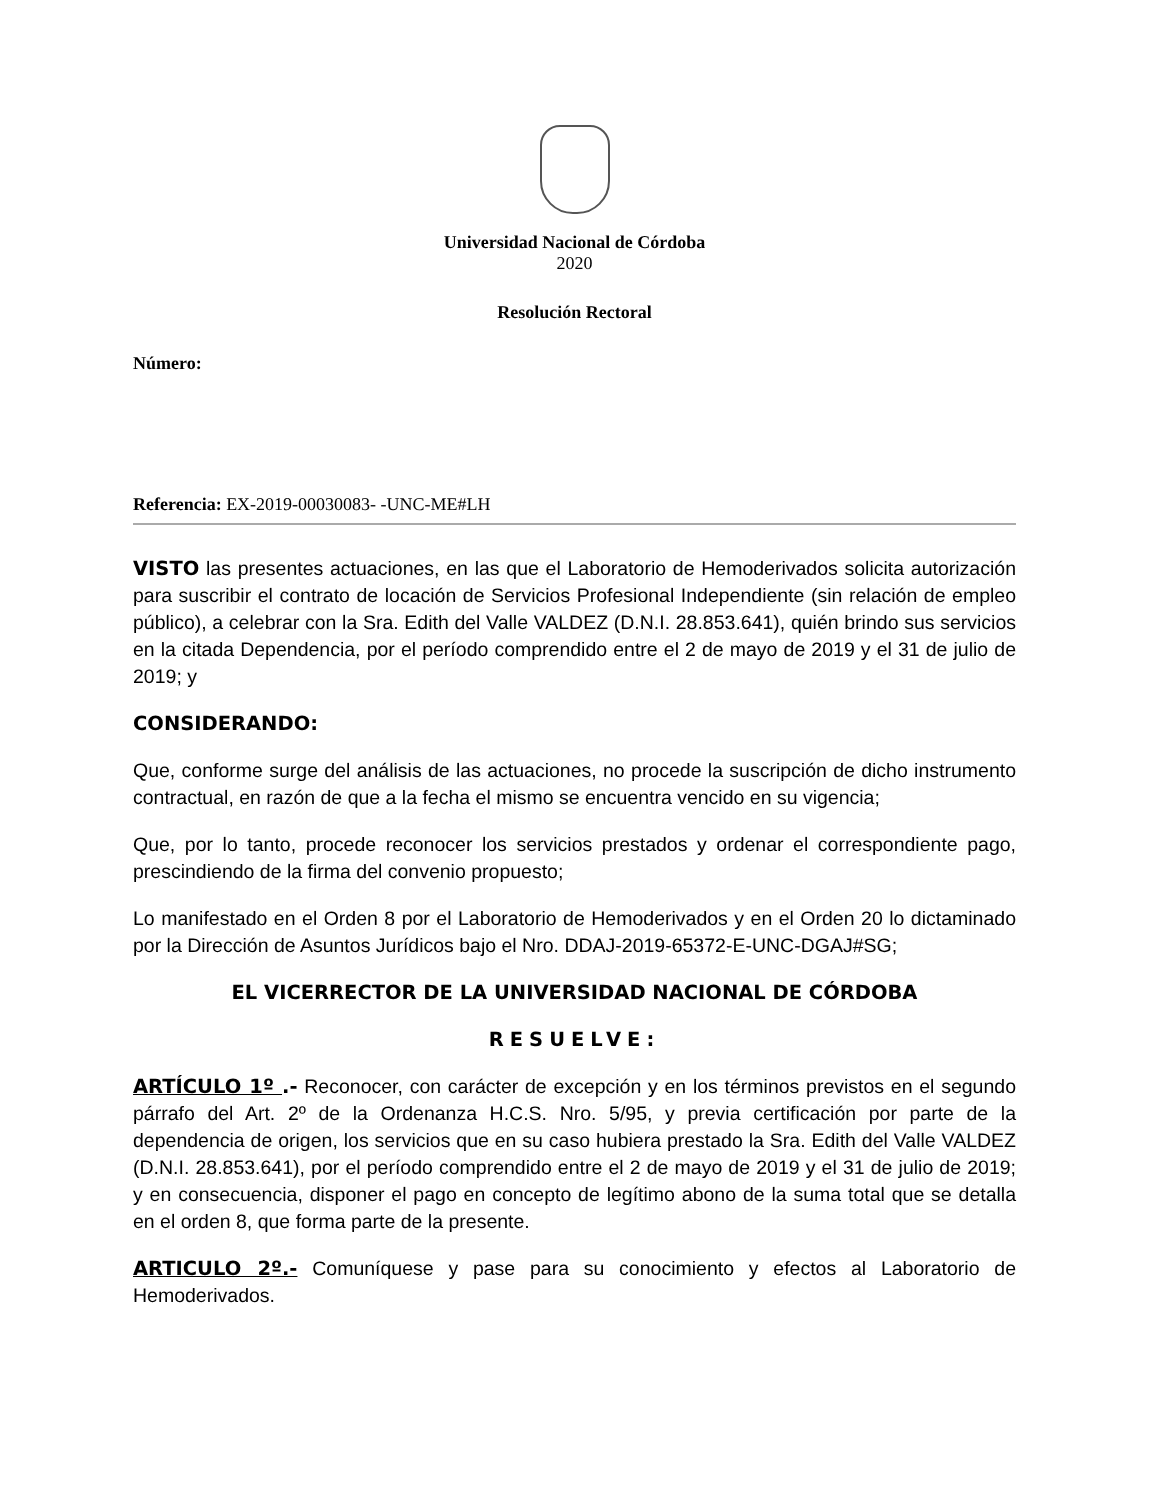Universidad Nacional de Córdoba
2020
Resolución Rectoral
Número:
Referencia: EX-2019-00030083- -UNC-ME#LH
VISTO las presentes actuaciones, en las que el Laboratorio de Hemoderivados solicita autorización para suscribir el contrato de locación de Servicios Profesional Independiente (sin relación de empleo público), a celebrar con la Sra. Edith del Valle VALDEZ (D.N.I. 28.853.641), quién brindo sus servicios en la citada Dependencia, por el período comprendido entre el 2 de mayo de 2019 y el 31 de julio de 2019; y
CONSIDERANDO:
Que, conforme surge del análisis de las actuaciones, no procede la suscripción de dicho instrumento contractual, en razón de que a la fecha el mismo se encuentra vencido en su vigencia;
Que, por lo tanto, procede reconocer los servicios prestados y ordenar el correspondiente pago, prescindiendo de la firma del convenio propuesto;
Lo manifestado en el Orden 8 por el Laboratorio de Hemoderivados y en el Orden 20 lo dictaminado por la Dirección de Asuntos Jurídicos bajo el Nro. DDAJ-2019-65372-E-UNC-DGAJ#SG;
EL VICERRECTOR DE LA UNIVERSIDAD NACIONAL DE CÓRDOBA
RESUELVE:
ARTÍCULO 1º .- Reconocer, con carácter de excepción y en los términos previstos en el segundo párrafo del Art. 2º de la Ordenanza H.C.S. Nro. 5/95, y previa certificación por parte de la dependencia de origen, los servicios que en su caso hubiera prestado la Sra. Edith del Valle VALDEZ (D.N.I. 28.853.641), por el período comprendido entre el 2 de mayo de 2019 y el 31 de julio de 2019; y en consecuencia, disponer el pago en concepto de legítimo abono de la suma total que se detalla en el orden 8, que forma parte de la presente.
ARTICULO 2º.- Comuníquese y pase para su conocimiento y efectos al Laboratorio de Hemoderivados.